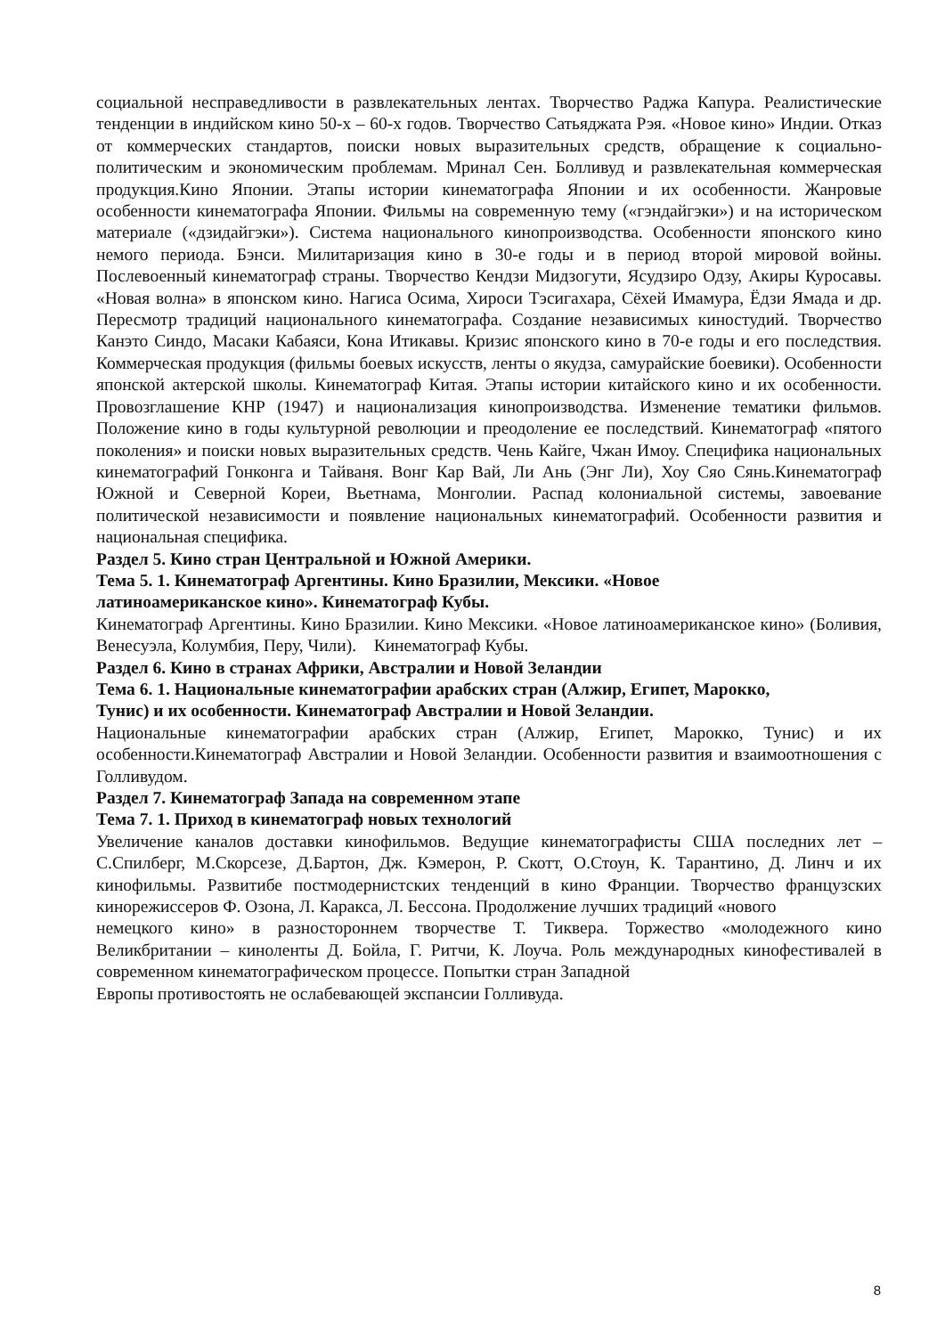социальной несправедливости в развлекательных лентах. Творчество Раджа Капура. Реалистические тенденции в индийском кино 50-х – 60-х годов. Творчество Сатьяджата Рэя. «Новое кино» Индии. Отказ от коммерческих стандартов, поиски новых выразительных средств, обращение к социально-политическим и экономическим проблемам. Мринал Сен. Болливуд и развлекательная коммерческая продукция.Кино Японии. Этапы истории кинематографа Японии и их особенности. Жанровые особенности кинематографа Японии. Фильмы на современную тему («гэндайгэки») и на историческом материале («дзидайгэки»). Система национального кинопроизводства. Особенности японского кино немого периода. Бэнси. Милитаризация кино в 30-е годы и в период второй мировой войны. Послевоенный кинематограф страны. Творчество Кендзи Мидзогути, Ясудзиро Одзу, Акиры Куросавы. «Новая волна» в японском кино. Нагиса Осима, Хироси Тэсигахара, Сёхей Имамура, Ёдзи Ямада и др. Пересмотр традиций национального кинематографа. Создание независимых киностудий. Творчество Канэто Синдо, Масаки Кабаяси, Кона Итикавы. Кризис японского кино в 70-е годы и его последствия. Коммерческая продукция (фильмы боевых искусств, ленты о якудза, самурайские боевики). Особенности японской актерской школы. Кинематограф Китая. Этапы истории китайского кино и их особенности. Провозглашение КНР (1947) и национализация кинопроизводства. Изменение тематики фильмов. Положение кино в годы культурной революции и преодоление ее последствий. Кинематограф «пятого поколения» и поиски новых выразительных средств. Чень Кайге, Чжан Имоу. Специфика национальных кинематографий Гонконга и Тайваня. Вонг Кар Вай, Ли Ань (Энг Ли), Хоу Сяо Сянь.Кинематограф Южной и Северной Кореи, Вьетнама, Монголии. Распад колониальной системы, завоевание политической независимости и появление национальных кинематографий. Особенности развития и национальная специфика.
Раздел 5. Кино стран Центральной и Южной Америки.
Тема 5. 1. Кинематограф Аргентины. Кино Бразилии, Мексики. «Новое
латиноамериканское кино». Кинематограф Кубы.
Кинематограф Аргентины. Кино Бразилии. Кино Мексики. «Новое латиноамериканское кино» (Боливия, Венесуэла, Колумбия, Перу, Чили). Кинематограф Кубы.
Раздел 6. Кино в странах Африки, Австралии и Новой Зеландии
Тема 6. 1. Национальные кинематографии арабских стран (Алжир, Египет, Марокко,
Тунис) и их особенности. Кинематограф Австралии и Новой Зеландии.
Национальные кинематографии арабских стран (Алжир, Египет, Марокко, Тунис) и их особенности.Кинематограф Австралии и Новой Зеландии. Особенности развития и взаимоотношения с Голливудом.
Раздел 7. Кинематограф Запада на современном этапе
Тема 7. 1. Приход в кинематограф новых технологий
Увеличение каналов доставки кинофильмов. Ведущие кинематографисты США последних лет – С.Спилберг, М.Скорсезе, Д.Бартон, Дж. Кэмерон, Р. Скотт, О.Стоун, К. Тарантино, Д. Линч и их кинофильмы. Развитибе постмодернистских тенденций в кино Франции. Творчество французских кинорежиссеров Ф. Озона, Л. Каракса, Л. Бессона. Продолжение лучших традиций «нового
немецкого кино» в разностороннем творчестве Т. Тиквера. Торжество «молодежного кино Великбритании – киноленты Д. Бойла, Г. Ритчи, К. Лоуча. Роль международных кинофестивалей в современном кинематографическом процессе. Попытки стран Западной
Европы противостоять не ослабевающей экспансии Голливуда.
8